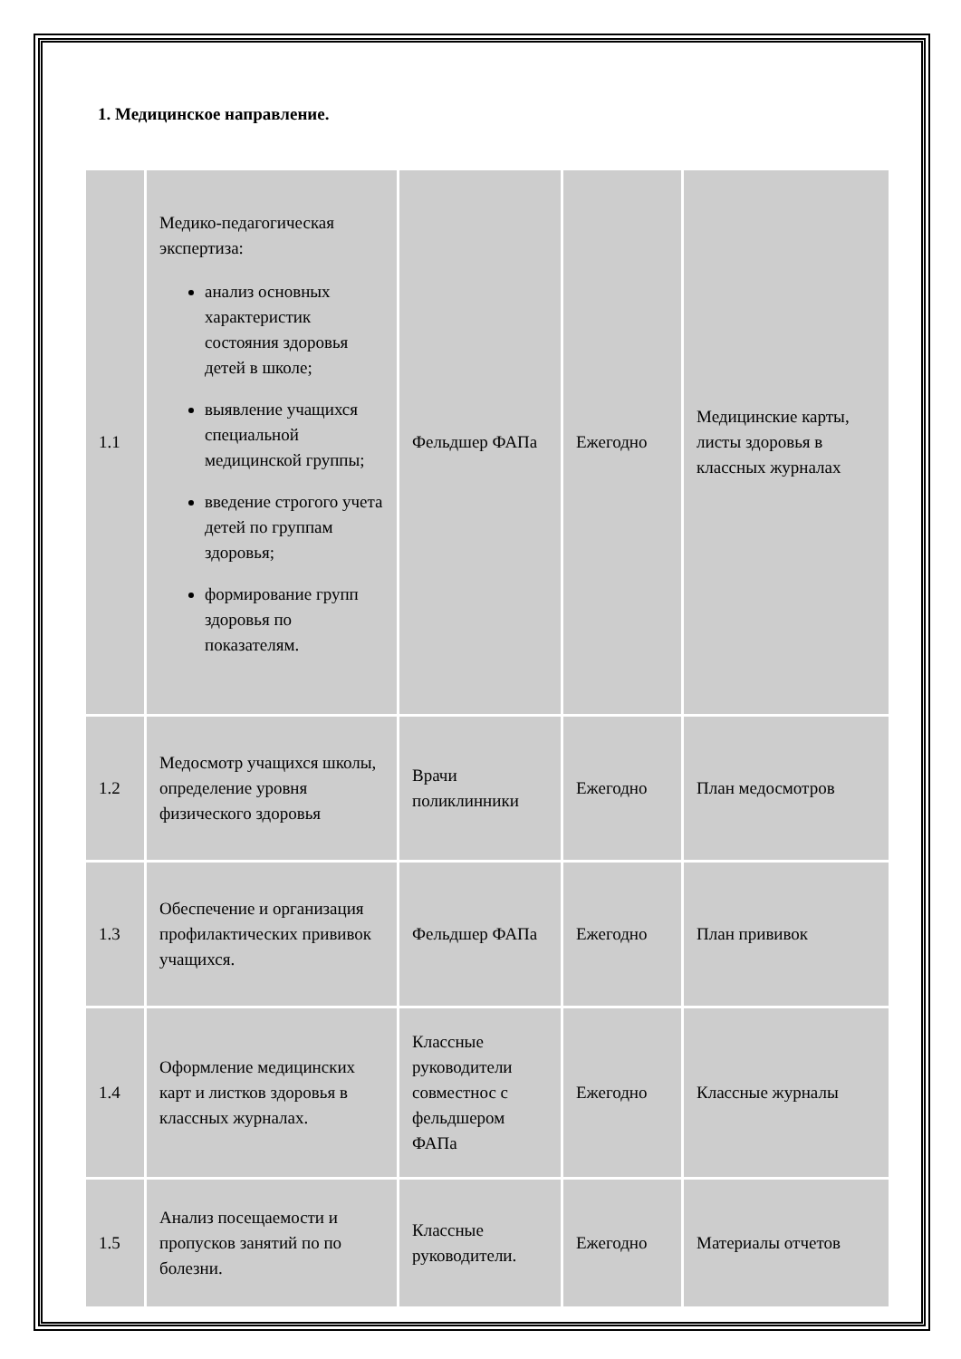1. Медицинское направление.
| 1.1 | Медико-педагогическая экспертиза: анализ основных характеристик состояния здоровья детей в школе; выявление учащихся специальной медицинской группы; введение строгого учета детей по группам здоровья; формирование групп здоровья по показателям. | Фельдшер ФАПа | Ежегодно | Медицинские карты, листы здоровья в классных журналах |
| 1.2 | Медосмотр учащихся школы, определение уровня физического здоровья | Врачи поликлинники | Ежегодно | План медосмотров |
| 1.3 | Обеспечение и организация профилактических прививок учащихся. | Фельдшер ФАПа | Ежегодно | План прививок |
| 1.4 | Оформление медицинских карт и листков здоровья в классных журналах. | Классные руководители совместнос с фельдшером ФАПа | Ежегодно | Классные журналы |
| 1.5 | Анализ посещаемости и пропусков занятий по по болезни. | Классные руководители. | Ежегодно | Материалы отчетов |